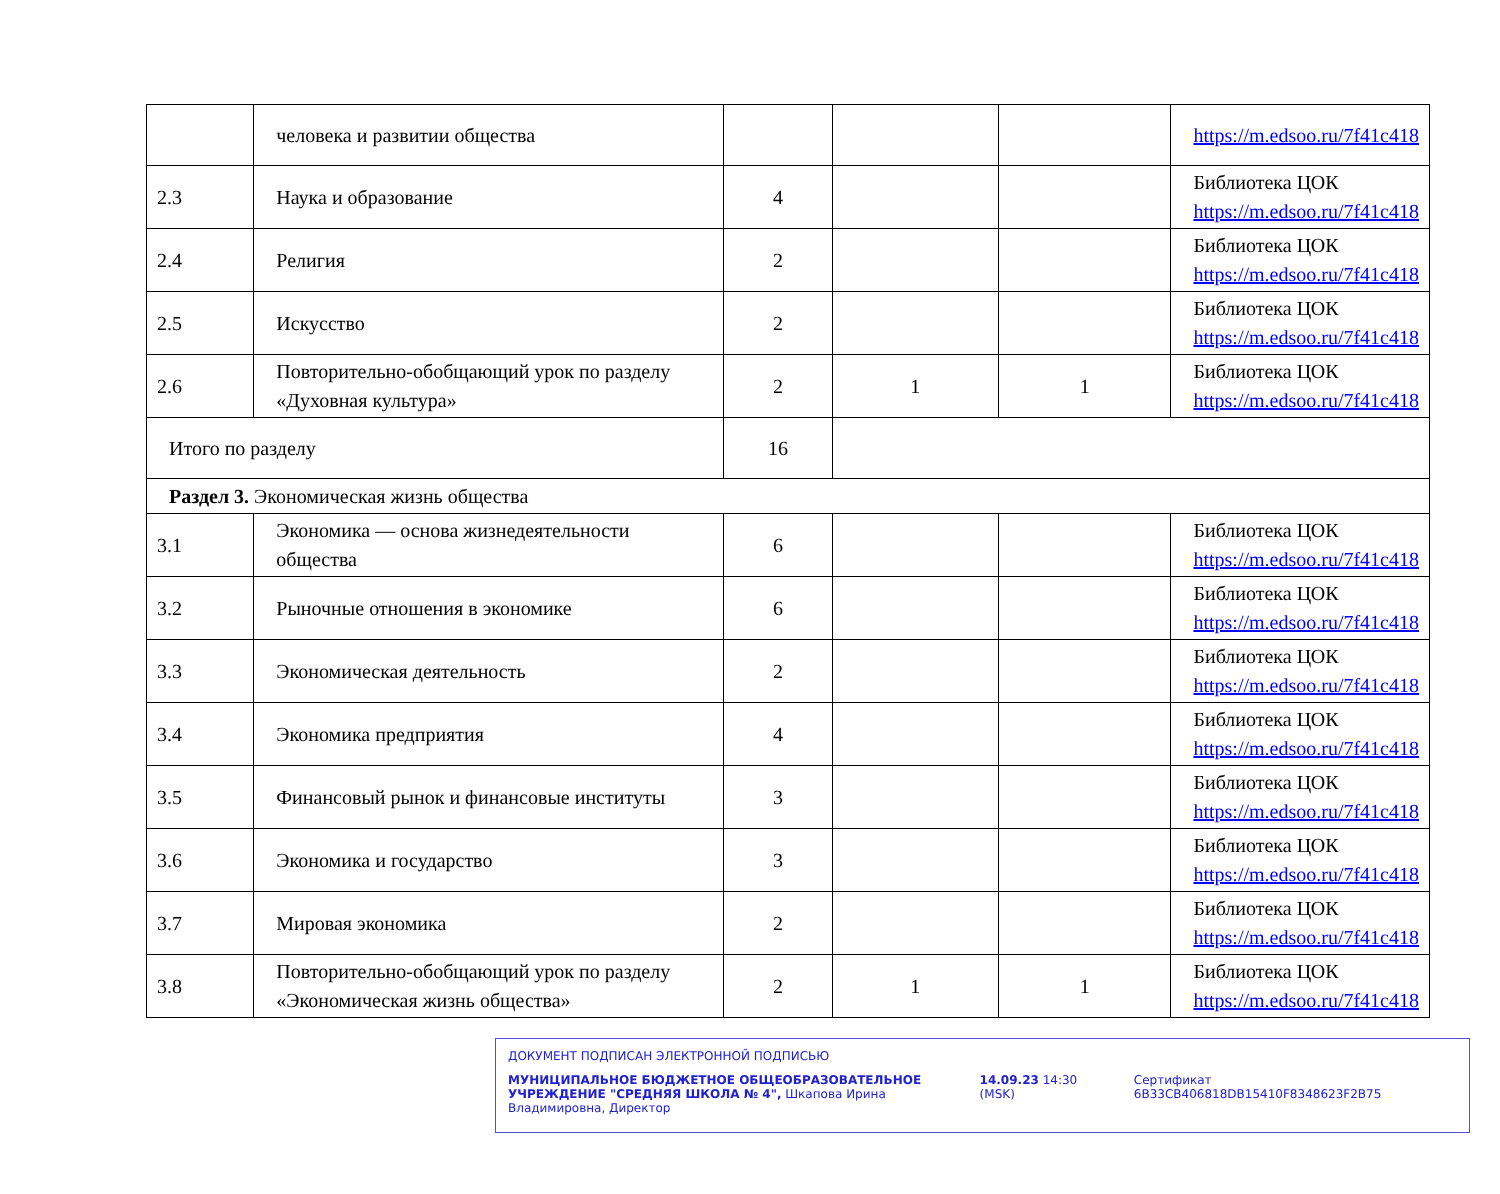| | человека и развитии общества | | | | https://m.edsoo.ru/7f41c418 |
| 2.3 | Наука и образование | 4 | | | Библиотека ЦОК https://m.edsoo.ru/7f41c418 |
| 2.4 | Религия | 2 | | | Библиотека ЦОК https://m.edsoo.ru/7f41c418 |
| 2.5 | Искусство | 2 | | | Библиотека ЦОК https://m.edsoo.ru/7f41c418 |
| 2.6 | Повторительно-обобщающий урок по разделу «Духовная культура» | 2 | 1 | 1 | Библиотека ЦОК https://m.edsoo.ru/7f41c418 |
| Итого по разделу | | 16 | | | |
| Раздел 3. Экономическая жизнь общества | | | | | |
| 3.1 | Экономика — основа жизнедеятельности общества | 6 | | | Библиотека ЦОК https://m.edsoo.ru/7f41c418 |
| 3.2 | Рыночные отношения в экономике | 6 | | | Библиотека ЦОК https://m.edsoo.ru/7f41c418 |
| 3.3 | Экономическая деятельность | 2 | | | Библиотека ЦОК https://m.edsoo.ru/7f41c418 |
| 3.4 | Экономика предприятия | 4 | | | Библиотека ЦОК https://m.edsoo.ru/7f41c418 |
| 3.5 | Финансовый рынок и финансовые институты | 3 | | | Библиотека ЦОК https://m.edsoo.ru/7f41c418 |
| 3.6 | Экономика и государство | 3 | | | Библиотека ЦОК https://m.edsoo.ru/7f41c418 |
| 3.7 | Мировая экономика | 2 | | | Библиотека ЦОК https://m.edsoo.ru/7f41c418 |
| 3.8 | Повторительно-обобщающий урок по разделу «Экономическая жизнь общества» | 2 | 1 | 1 | Библиотека ЦОК https://m.edsoo.ru/7f41c418 |
ДОКУМЕНТ ПОДПИСАН ЭЛЕКТРОННОЙ ПОДПИСЬЮ
МУНИЦИПАЛЬНОЕ БЮДЖЕТНОЕ ОБЩЕОБРАЗОВАТЕЛЬНОЕ УЧРЕЖДЕНИЕ "СРЕДНЯЯ ШКОЛА № 4", Шкапова Ирина Владимировна, Директор
14.09.23 14:30 (MSK) Сертификат 6B33CB406818DB15410F8348623F2B75